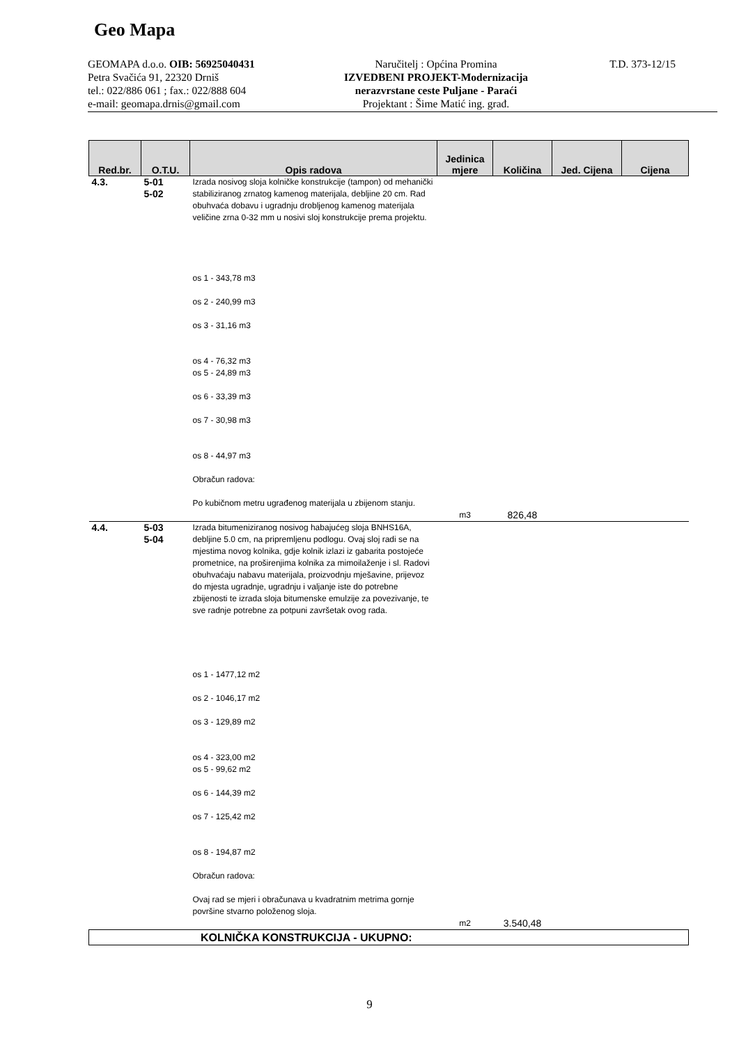Geo Mapa
GEOMAPA d.o.o. OIB: 56925040431
Petra Svačića 91, 22320 Drniš
tel.: 022/886 061 ; fax.: 022/888 604
e-mail: geomapa.drnis@gmail.com
Naručitelj : Općina Promina
IZVEDBENI PROJEKT-Modernizacija
nerazvrstane ceste Puljane - Paraći
Projektant : Šime Matić ing. građ.
T.D. 373-12/15
| Red.br. | O.T.U. | Opis radova | Jedinica mjere | Količina | Jed. Cijena | Cijena |
| --- | --- | --- | --- | --- | --- | --- |
| 4.3. | 5-01 5-02 | Izrada nosivog sloja kolničke konstrukcije (tampon) od mehanički stabiliziranog zrnatog kamenog materijala, debljine 20 cm. Rad obuhvaća dobavu i ugradnju drobljenog kamenog materijala veličine zrna 0-32 mm u nosivi sloj konstrukcije prema projektu. os 1 - 343,78 m3 os 2 - 240,99 m3 os 3 - 31,16 m3 os 4 - 76,32 m3 os 5 - 24,89 m3 os 6 - 33,39 m3 os 7 - 30,98 m3 os 8 - 44,97 m3 Obračun radova: Po kubičnom metru ugrađenog materijala u zbijenom stanju. | | | | |
| | | | m3 | 826,48 | | |
| 4.4. | 5-03 5-04 | Izrada bitumeniziranog nosivog habajućeg sloja BNHS16A, debljine 5.0 cm, na pripremljenu podlogu. Ovaj sloj radi se na mjestima novog kolnika, gdje kolnik izlazi iz gabarita postojeće prometnice, na proširenjima kolnika za mimoilaženje i sl. Radovi obuhvaćaju nabavu materijala, proizvodnju mješavine, prijevoz do mjesta ugradnje, ugradnju i valjanje iste do potrebne zbijenosti te izrada sloja bitumenske emulzije za povezivanje, te sve radnje potrebne za potpuni završetak ovog rada. os 1 - 1477,12 m2 os 2 - 1046,17 m2 os 3 - 129,89 m2 os 4 - 323,00 m2 os 5 - 99,62 m2 os 6 - 144,39 m2 os 7 - 125,42 m2 os 8 - 194,87 m2 Obračun radova: Ovaj rad se mjeri i obračunava u kvadratnim metrima gornje površine stvarno položenog sloja. | | | | |
| | | | m2 | 3.540,48 | | |
| KOLNIČKA KONSTRUKCIJA - UKUPNO: | | | | | | |
9